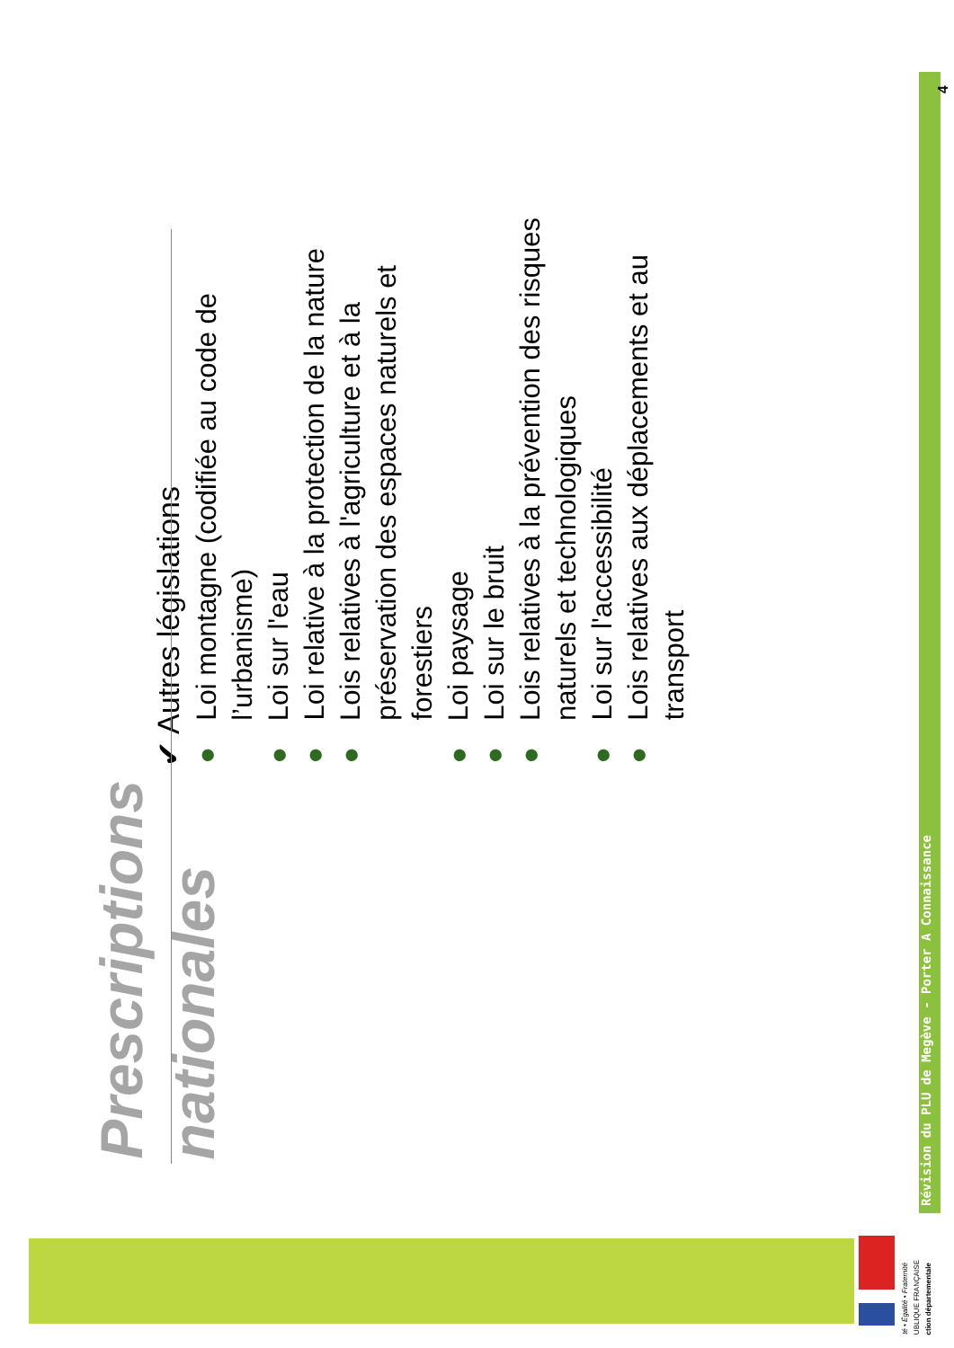Prescriptions nationales
✔ Autres législations
● Loi montagne (codifiée au code de l’urbanisme)
● Loi sur l'eau
● Loi relative à la protection de la nature
● Lois relatives à l'agriculture et à la préservation des espaces naturels et forestiers
● Loi paysage
● Loi sur le bruit
● Lois relatives à la prévention des risques naturels et technologiques
● Loi sur l'accessibilité
● Lois relatives aux déplacements et au transport
Révision du PLU de Megève - Porter A Connaissance
4
té • Égalité • Fraternité
UBLIQUE FRANÇAISE
ction départementale